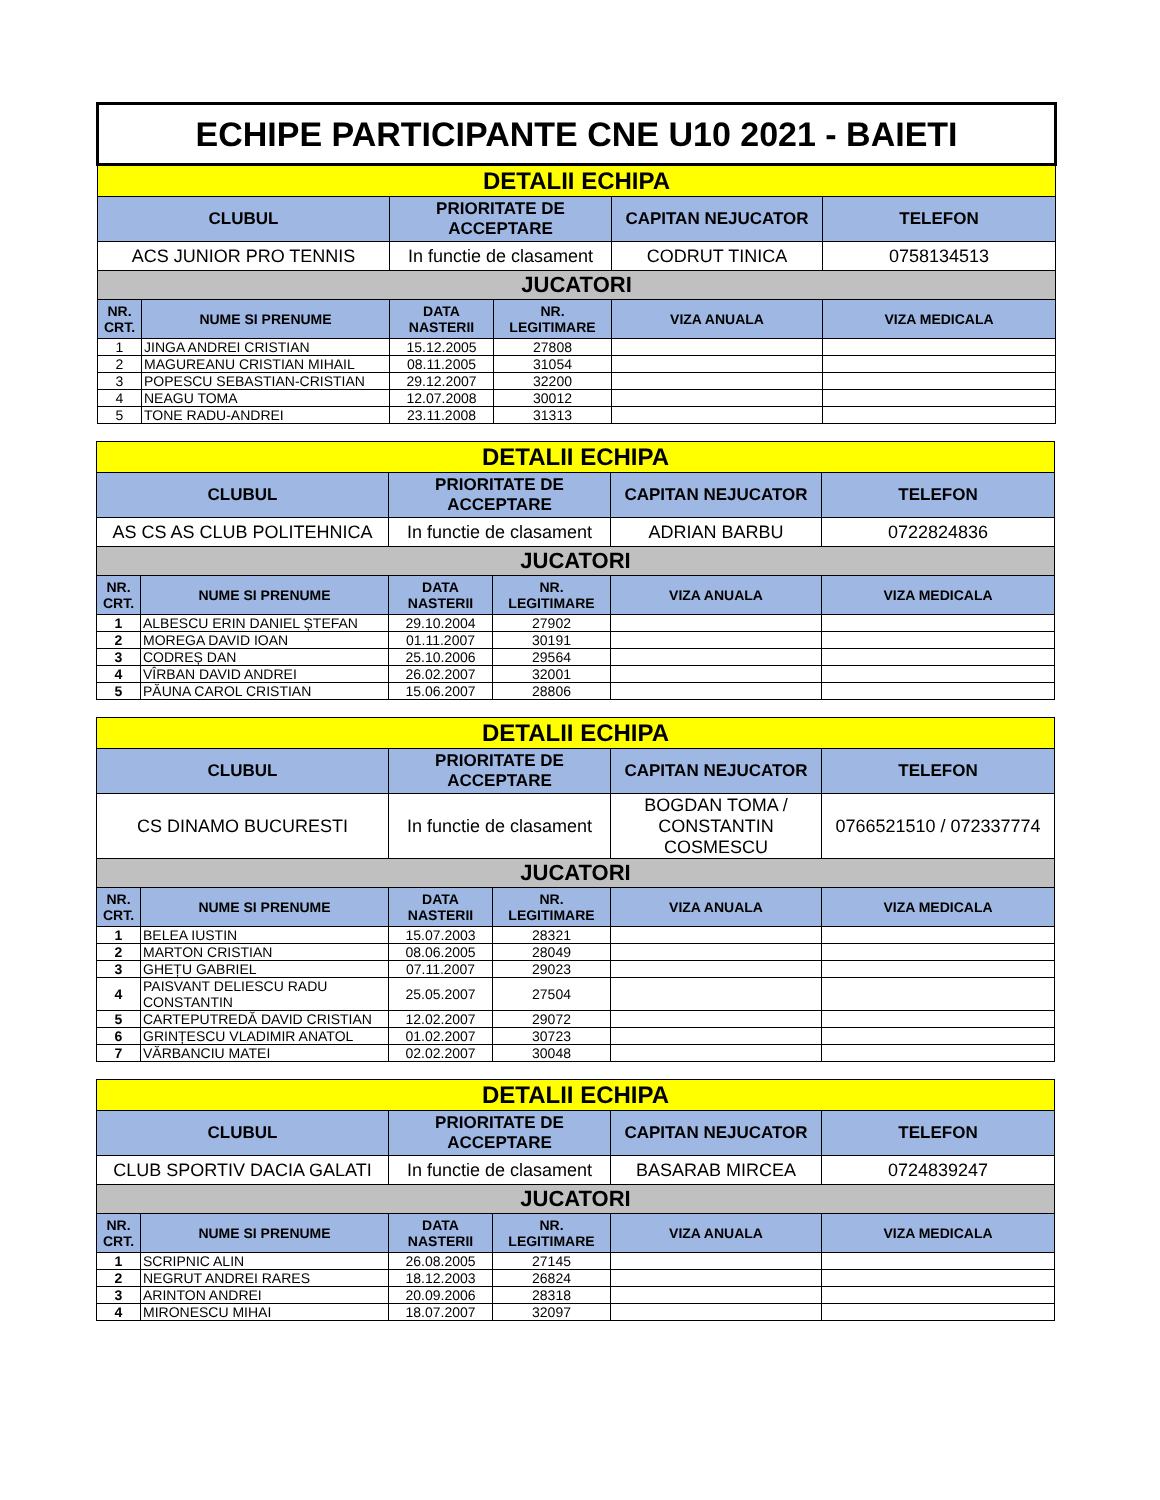| ECHIPE PARTICIPANTE CNE U10 2021 - BAIETI | | | | | |
| DETALII ECHIPA | | | | | |
| CLUBUL | | PRIORITATE DE ACCEPTARE | | CAPITAN NEJUCATOR | TELEFON |
| ACS JUNIOR PRO TENNIS | | In functie de clasament | | CODRUT TINICA | 0758134513 |
| JUCATORI | | | | | |
| NR. CRT. | NUME SI PRENUME | DATA NASTERII | NR. LEGITIMARE | VIZA ANUALA | VIZA MEDICALA |
| 1 | JINGA ANDREI CRISTIAN | 15.12.2005 | 27808 | | |
| 2 | MAGUREANU CRISTIAN MIHAIL | 08.11.2005 | 31054 | | |
| 3 | POPESCU SEBASTIAN-CRISTIAN | 29.12.2007 | 32200 | | |
| 4 | NEAGU TOMA | 12.07.2008 | 30012 | | |
| 5 | TONE RADU-ANDREI | 23.11.2008 | 31313 | | |
| DETALII ECHIPA | | | | | |
| CLUBUL | | PRIORITATE DE ACCEPTARE | | CAPITAN NEJUCATOR | TELEFON |
| AS CS AS CLUB POLITEHNICA | | In functie de clasament | | ADRIAN BARBU | 0722824836 |
| JUCATORI | | | | | |
| NR. CRT. | NUME SI PRENUME | DATA NASTERII | NR. LEGITIMARE | VIZA ANUALA | VIZA MEDICALA |
| 1 | ALBESCU ERIN DANIEL ȘTEFAN | 29.10.2004 | 27902 | | |
| 2 | MOREGA DAVID IOAN | 01.11.2007 | 30191 | | |
| 3 | CODREȘ DAN | 25.10.2006 | 29564 | | |
| 4 | VÎRBAN DAVID ANDREI | 26.02.2007 | 32001 | | |
| 5 | PĂUNA CAROL CRISTIAN | 15.06.2007 | 28806 | | |
| DETALII ECHIPA | | | | | |
| CLUBUL | | PRIORITATE DE ACCEPTARE | | CAPITAN NEJUCATOR | TELEFON |
| CS DINAMO BUCURESTI | | In functie de clasament | | BOGDAN TOMA / CONSTANTIN COSMESCU | 0766521510 / 072337774 |
| JUCATORI | | | | | |
| NR. CRT. | NUME SI PRENUME | DATA NASTERII | NR. LEGITIMARE | VIZA ANUALA | VIZA MEDICALA |
| 1 | BELEA IUSTIN | 15.07.2003 | 28321 | | |
| 2 | MARTON CRISTIAN | 08.06.2005 | 28049 | | |
| 3 | GHEȚU GABRIEL | 07.11.2007 | 29023 | | |
| 4 | PAISVANT DELIESCU RADU CONSTANTIN | 25.05.2007 | 27504 | | |
| 5 | CARTEPUTREDĂ DAVID CRISTIAN | 12.02.2007 | 29072 | | |
| 6 | GRINȚESCU VLADIMIR ANATOL | 01.02.2007 | 30723 | | |
| 7 | VĂRBANCIU MATEI | 02.02.2007 | 30048 | | |
| DETALII ECHIPA | | | | | |
| CLUBUL | | PRIORITATE DE ACCEPTARE | | CAPITAN NEJUCATOR | TELEFON |
| CLUB SPORTIV DACIA GALATI | | In functie de clasament | | BASARAB MIRCEA | 0724839247 |
| JUCATORI | | | | | |
| NR. CRT. | NUME SI PRENUME | DATA NASTERII | NR. LEGITIMARE | VIZA ANUALA | VIZA MEDICALA |
| 1 | SCRIPNIC ALIN | 26.08.2005 | 27145 | | |
| 2 | NEGRUT ANDREI RARES | 18.12.2003 | 26824 | | |
| 3 | ARINTON ANDREI | 20.09.2006 | 28318 | | |
| 4 | MIRONESCU MIHAI | 18.07.2007 | 32097 | | |